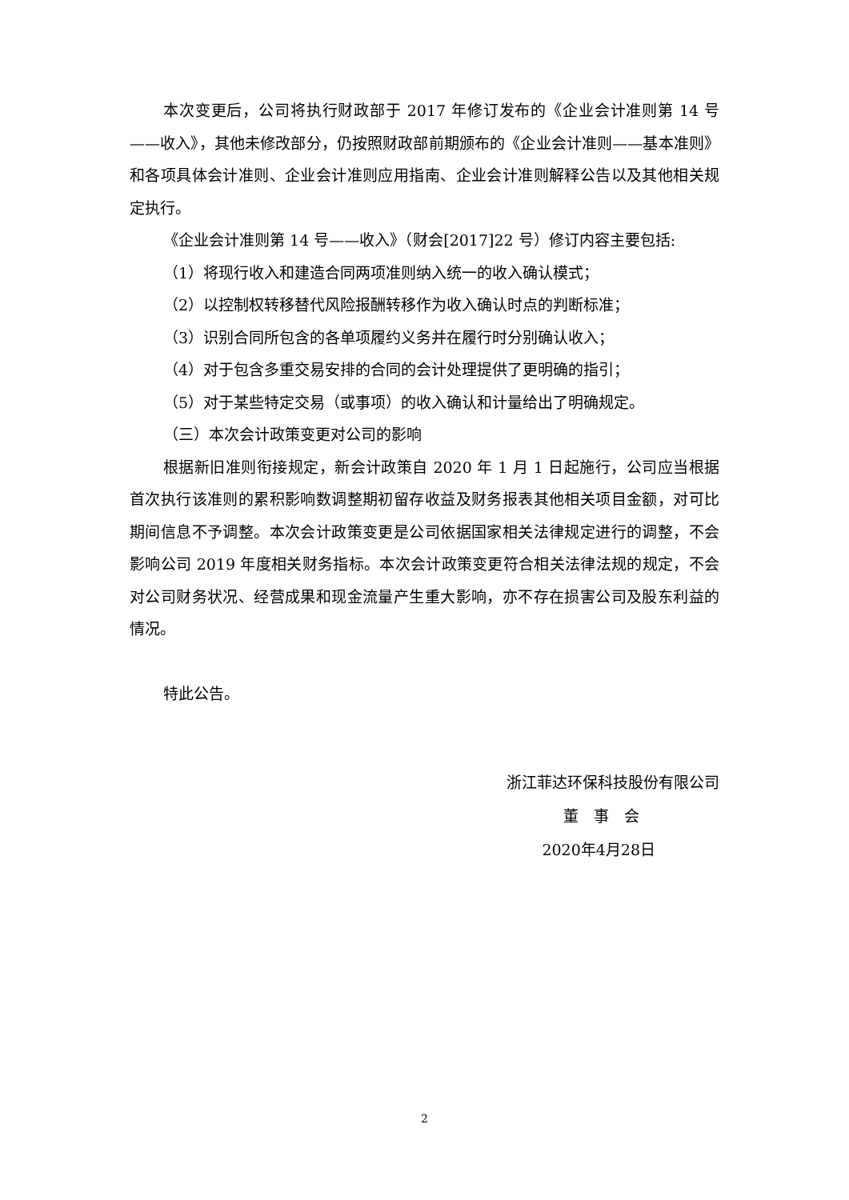本次变更后，公司将执行财政部于 2017 年修订发布的《企业会计准则第 14 号——收入》，其他未修改部分，仍按照财政部前期颁布的《企业会计准则——基本准则》和各项具体会计准则、企业会计准则应用指南、企业会计准则解释公告以及其他相关规定执行。
《企业会计准则第 14 号——收入》（财会[2017]22 号）修订内容主要包括:
（1）将现行收入和建造合同两项准则纳入统一的收入确认模式；
（2）以控制权转移替代风险报酬转移作为收入确认时点的判断标准；
（3）识别合同所包含的各单项履约义务并在履行时分别确认收入；
（4）对于包含多重交易安排的合同的会计处理提供了更明确的指引；
（5）对于某些特定交易（或事项）的收入确认和计量给出了明确规定。
（三）本次会计政策变更对公司的影响
根据新旧准则衔接规定，新会计政策自 2020 年 1 月 1 日起施行，公司应当根据首次执行该准则的累积影响数调整期初留存收益及财务报表其他相关项目金额，对可比期间信息不予调整。本次会计政策变更是公司依据国家相关法律规定进行的调整，不会影响公司 2019 年度相关财务指标。本次会计政策变更符合相关法律法规的规定，不会对公司财务状况、经营成果和现金流量产生重大影响，亦不存在损害公司及股东利益的情况。
特此公告。
浙江菲达环保科技股份有限公司
董　事　会
2020年4月28日
2